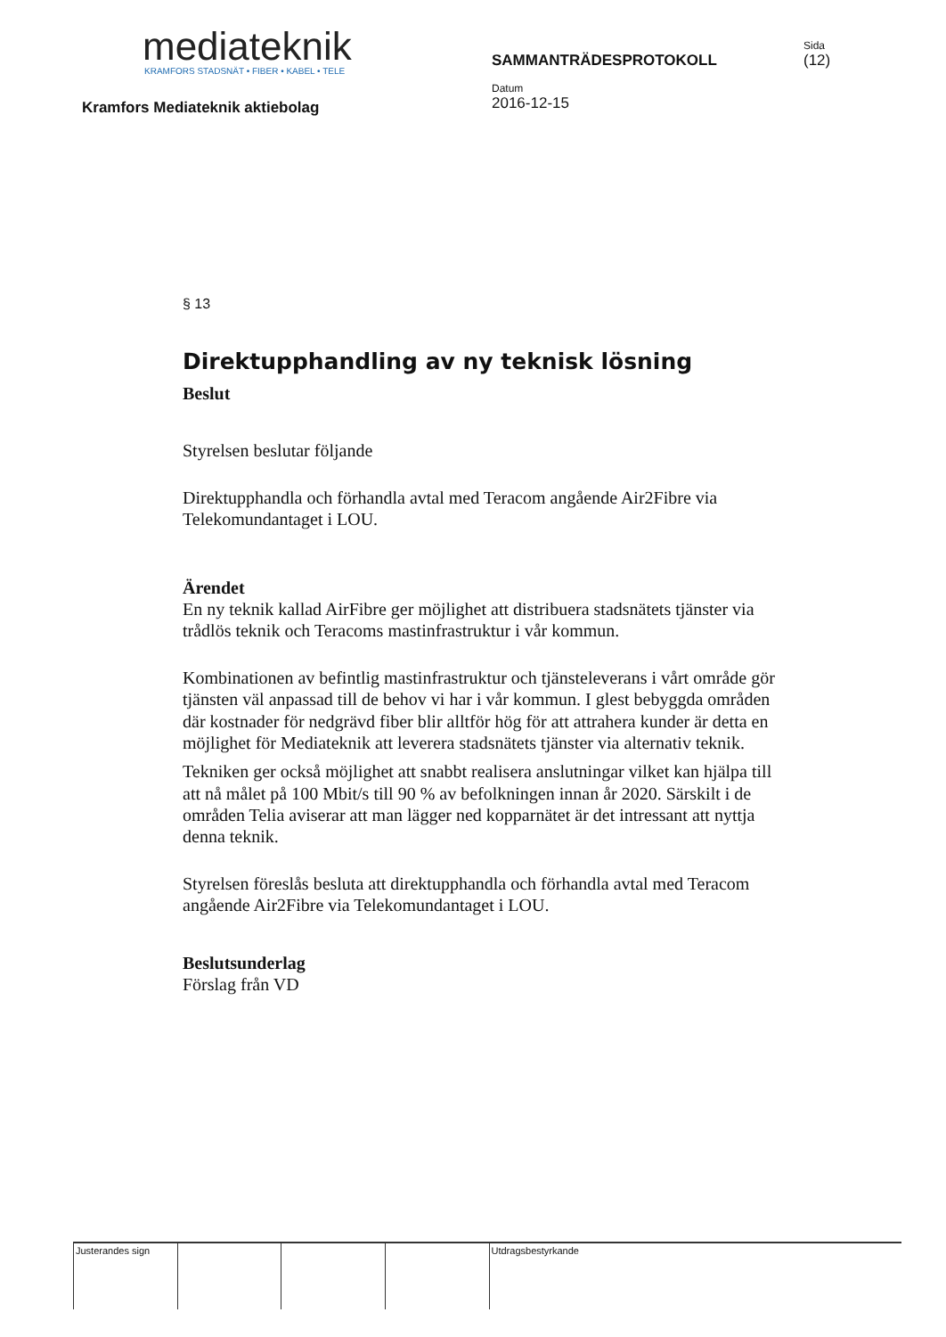mediateknik
KRAMFORS STADSNÄT • FIBER • KABEL • TELE
Kramfors Mediateknik aktiebolag
SAMMANTRÄDESPROTOKOLL
Datum
2016-12-15
Sida
(12)
§ 13
Direktupphandling av ny teknisk lösning
Beslut
Styrelsen beslutar följande
Direktupphandla och förhandla avtal med Teracom angående Air2Fibre via Telekomundantaget i LOU.
Ärendet
En ny teknik kallad AirFibre ger möjlighet att distribuera stadsnätets tjänster via trådlös teknik och Teracoms mastinfrastruktur i vår kommun.
Kombinationen av befintlig mastinfrastruktur och tjänsteleverans i vårt område gör tjänsten väl anpassad till de behov vi har i vår kommun. I glest bebyggda områden där kostnader för nedgrävd fiber blir alltför hög för att attrahera kunder är detta en möjlighet för Mediateknik att leverera stadsnätets tjänster via alternativ teknik.
Tekniken ger också möjlighet att snabbt realisera anslutningar vilket kan hjälpa till att nå målet på 100 Mbit/s till 90 % av befolkningen innan år 2020. Särskilt i de områden Telia aviserar att man lägger ned kopparnätet är det intressant att nyttja denna teknik.
Styrelsen föreslås besluta att direktupphandla och förhandla avtal med Teracom angående Air2Fibre via Telekomundantaget i LOU.
Beslutsunderlag
Förslag från VD
Justerandes sign Utdragsbestyrkande